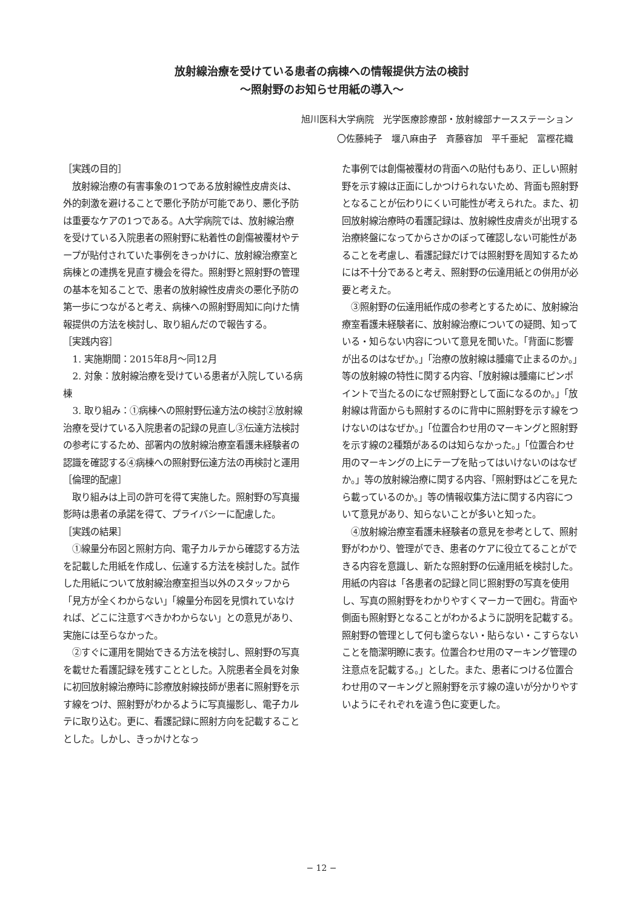放射線治療を受けている患者の病棟への情報提供方法の検討
〜照射野のお知らせ用紙の導入〜
旭川医科大学病院　光学医療診療部・放射線部ナースステーション
〇佐藤純子　堰八麻由子　斉藤容加　平千亜紀　富樫花織
［実践の目的］
放射線治療の有害事象の1つである放射線性皮膚炎は、外的刺激を避けることで悪化予防が可能であり、悪化予防は重要なケアの1つである。A大学病院では、放射線治療を受けている入院患者の照射野に粘着性の創傷被覆材やテープが貼付されていた事例をきっかけに、放射線治療室と病棟との連携を見直す機会を得た。照射野と照射野の管理の基本を知ることで、患者の放射線性皮膚炎の悪化予防の第一歩につながると考え、病棟への照射野周知に向けた情報提供の方法を検討し、取り組んだので報告する。
［実践内容］
1. 実施期間：2015年8月〜同12月
2. 対象：放射線治療を受けている患者が入院している病棟
3. 取り組み：①病棟への照射野伝達方法の検討②放射線治療を受けている入院患者の記録の見直し③伝達方法検討の参考にするため、部署内の放射線治療室看護未経験者の認識を確認する④病棟への照射野伝達方法の再検討と運用
［倫理的配慮］
取り組みは上司の許可を得て実施した。照射野の写真撮影時は患者の承諾を得て、プライバシーに配慮した。
［実践の結果］
①線量分布図と照射方向、電子カルテから確認する方法を記載した用紙を作成し、伝達する方法を検討した。試作した用紙について放射線治療室担当以外のスタッフから「見方が全くわからない」「線量分布図を見慣れていなければ、どこに注意すべきかわからない」との意見があり、実施には至らなかった。
②すぐに運用を開始できる方法を検討し、照射野の写真を載せた看護記録を残すこととした。入院患者全員を対象に初回放射線治療時に診療放射線技師が患者に照射野を示す線をつけ、照射野がわかるように写真撮影し、電子カルテに取り込む。更に、看護記録に照射方向を記載することとした。しかし、きっかけとなっ
た事例では創傷被覆材の背面への貼付もあり、正しい照射野を示す線は正面にしかつけられないため、背面も照射野となることが伝わりにくい可能性が考えられた。また、初回放射線治療時の看護記録は、放射線性皮膚炎が出現する治療終盤になってからさかのぼって確認しない可能性があることを考慮し、看護記録だけでは照射野を周知するためには不十分であると考え、照射野の伝達用紙との併用が必要と考えた。
③照射野の伝達用紙作成の参考とするために、放射線治療室看護未経験者に、放射線治療についての疑問、知っている・知らない内容について意見を聞いた。「背面に影響が出るのはなぜか。」「治療の放射線は腫瘍で止まるのか。」等の放射線の特性に関する内容、「放射線は腫瘍にピンポイントで当たるのになぜ照射野として面になるのか。」「放射線は背面からも照射するのに背中に照射野を示す線をつけないのはなぜか。」「位置合わせ用のマーキングと照射野を示す線の2種類があるのは知らなかった。」「位置合わせ用のマーキングの上にテープを貼ってはいけないのはなぜか。」等の放射線治療に関する内容、「照射野はどこを見たら載っているのか。」等の情報収集方法に関する内容について意見があり、知らないことが多いと知った。
④放射線治療室看護未経験者の意見を参考として、照射野がわかり、管理ができ、患者のケアに役立てることができる内容を意識し、新たな照射野の伝達用紙を検討した。用紙の内容は「各患者の記録と同じ照射野の写真を使用し、写真の照射野をわかりやすくマーカーで囲む。背面や側面も照射野となることがわかるように説明を記載する。照射野の管理として何も塗らない・貼らない・こすらないことを簡潔明瞭に表す。位置合わせ用のマーキング管理の注意点を記載する。」とした。また、患者につける位置合わせ用のマーキングと照射野を示す線の違いが分かりやすいようにそれぞれを違う色に変更した。
− 12 −